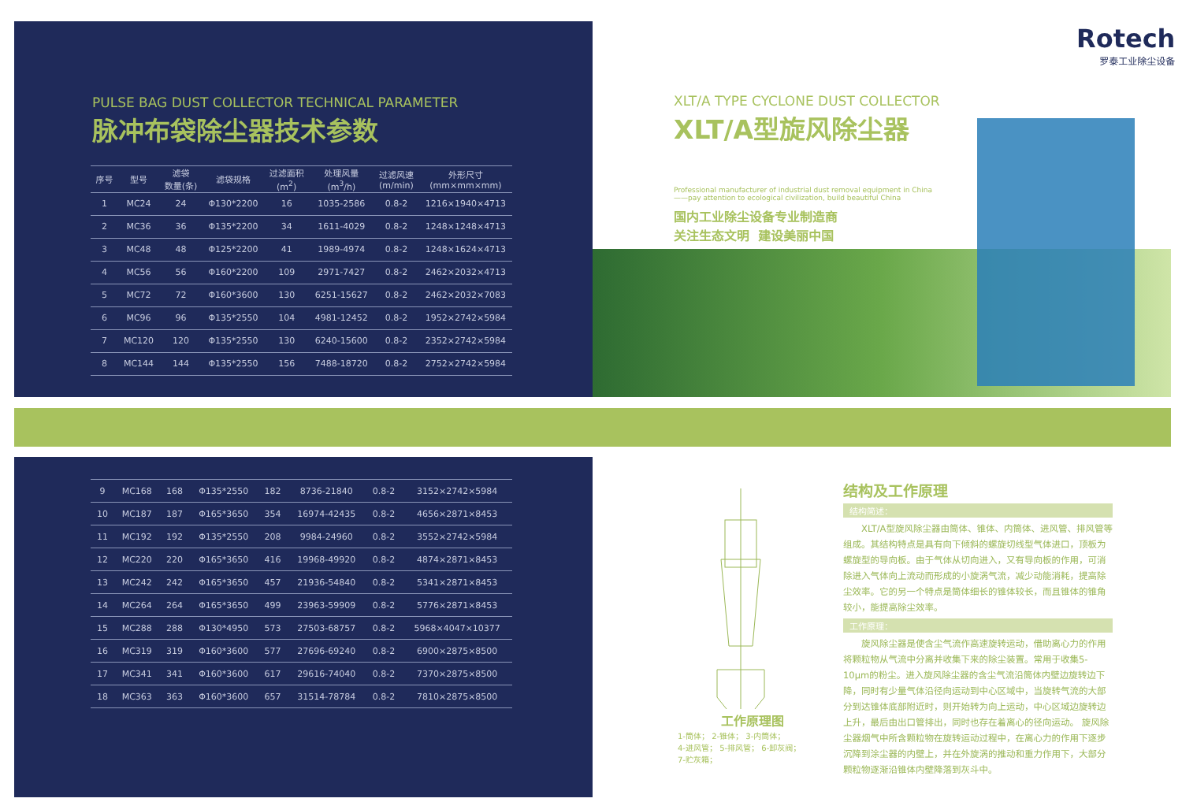Rotech
罗泰工业除尘设备
PULSE BAG DUST COLLECTOR TECHNICAL PARAMETER
脉冲布袋除尘器技术参数
| 序号 | 型号 | 滤袋 数量(条) | 滤袋规格 | 过滤面积 (m<sup>2</sup>) | 处理风量 (m<sup>3</sup>/h) | 过滤风速 (m/min) | 外形尺寸 (mm×mm×mm) |
| --- | --- | --- | --- | --- | --- | --- | --- |
| 1 | MC24 | 24 | Φ130*2200 | 16 | 1035-2586 | 0.8-2 | 1216×1940×4713 |
| 2 | MC36 | 36 | Φ135*2200 | 34 | 1611-4029 | 0.8-2 | 1248×1248×4713 |
| 3 | MC48 | 48 | Φ125*2200 | 41 | 1989-4974 | 0.8-2 | 1248×1624×4713 |
| 4 | MC56 | 56 | Φ160*2200 | 109 | 2971-7427 | 0.8-2 | 2462×2032×4713 |
| 5 | MC72 | 72 | Φ160*3600 | 130 | 6251-15627 | 0.8-2 | 2462×2032×7083 |
| 6 | MC96 | 96 | Φ135*2550 | 104 | 4981-12452 | 0.8-2 | 1952×2742×5984 |
| 7 | MC120 | 120 | Φ135*2550 | 130 | 6240-15600 | 0.8-2 | 2352×2742×5984 |
| 8 | MC144 | 144 | Φ135*2550 | 156 | 7488-18720 | 0.8-2 | 2752×2742×5984 |
| 9 | MC168 | 168 | Φ135*2550 | 182 | 8736-21840 | 0.8-2 | 3152×2742×5984 |
| 10 | MC187 | 187 | Φ165*3650 | 354 | 16974-42435 | 0.8-2 | 4656×2871×8453 |
| 11 | MC192 | 192 | Φ135*2550 | 208 | 9984-24960 | 0.8-2 | 3552×2742×5984 |
| 12 | MC220 | 220 | Φ165*3650 | 416 | 19968-49920 | 0.8-2 | 4874×2871×8453 |
| 13 | MC242 | 242 | Φ165*3650 | 457 | 21936-54840 | 0.8-2 | 5341×2871×8453 |
| 14 | MC264 | 264 | Φ165*3650 | 499 | 23963-59909 | 0.8-2 | 5776×2871×8453 |
| 15 | MC288 | 288 | Φ130*4950 | 573 | 27503-68757 | 0.8-2 | 5968×4047×10377 |
| 16 | MC319 | 319 | Φ160*3600 | 577 | 27696-69240 | 0.8-2 | 6900×2875×8500 |
| 17 | MC341 | 341 | Φ160*3600 | 617 | 29616-74040 | 0.8-2 | 7370×2875×8500 |
| 18 | MC363 | 363 | Φ160*3600 | 657 | 31514-78784 | 0.8-2 | 7810×2875×8500 |
XLT/A TYPE CYCLONE DUST COLLECTOR
XLT/A型旋风除尘器
Professional manufacturer of industrial dust removal equipment in China
——pay attention to ecological civilization, build beautiful China
国内工业除尘设备专业制造商
关注生态文明 建设美丽中国
工作原理图
1-筒体； 2-锥体； 3-内筒体；
4-进风管； 5-排风管； 6-卸灰阀；
7-贮灰箱；
结构及工作原理
结构简述：
　　XLT/A型旋风除尘器由筒体、锥体、内筒体、进风管、排风管等组成。其结构特点是具有向下倾斜的螺旋切线型气体进口，顶板为螺旋型的导向板。由于气体从切向进入，又有导向板的作用，可消除进入气体向上流动而形成的小旋涡气流，减少动能消耗，提高除尘效率。它的另一个特点是筒体细长的锥体较长，而且锥体的锥角较小，能提高除尘效率。
工作原理：
　　旋风除尘器是使含尘气流作高速旋转运动，借助离心力的作用将颗粒物从气流中分离并收集下来的除尘装置。常用于收集5-10μm的粉尘。进入旋风除尘器的含尘气流沿筒体内壁边旋转边下降，同时有少量气体沿径向运动到中心区域中，当旋转气流的大部分到达锥体底部附近时，则开始转为向上运动，中心区域边旋转边上升，最后由出口管排出，同时也存在着离心的径向运动。 旋风除尘器烟气中所含颗粒物在旋转运动过程中，在离心力的作用下逐步沉降到涂尘器的内壁上，并在外旋涡的推动和重力作用下，大部分颗粒物逐渐沿锥体内壁降落到灰斗中。